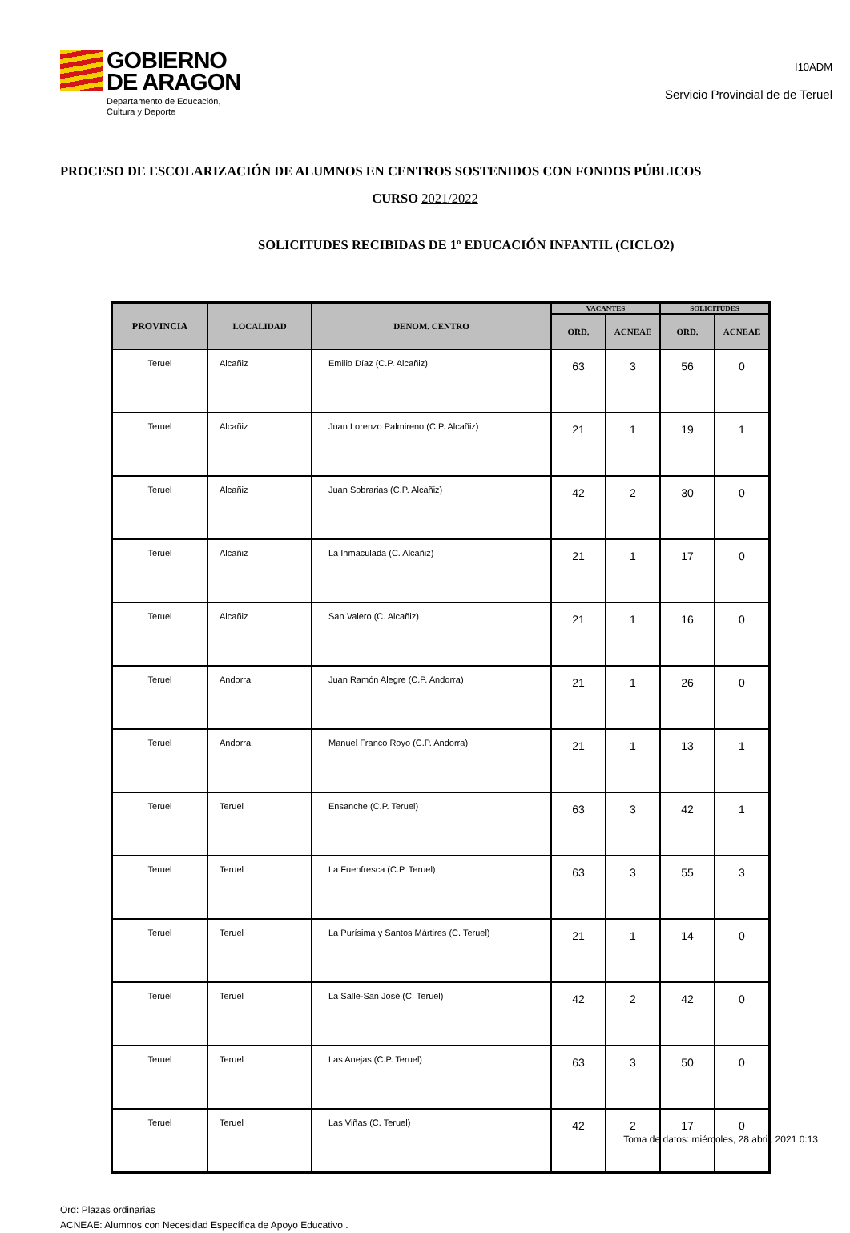GOBIERNO
DE ARAGON
Departamento de Educación,
Cultura y Deporte
I10ADM
Servicio Provincial de de Teruel
PROCESO DE ESCOLARIZACIÓN DE ALUMNOS EN CENTROS SOSTENIDOS CON FONDOS PÚBLICOS
CURSO 2021/2022
SOLICITUDES RECIBIDAS DE 1º EDUCACIÓN INFANTIL (CICLO2)
| PROVINCIA | LOCALIDAD | DENOM. CENTRO | VACANTES | | SOLICITUDES | |
| --- | --- | --- | --- | --- | --- | --- |
| | | | ORD. | ACNEAE | ORD. | ACNEAE |
| Teruel | Alcañiz | Emilio Díaz (C.P. Alcañiz) | 63 | 3 | 56 | 0 |
| Teruel | Alcañiz | Juan Lorenzo Palmireno (C.P. Alcañiz) | 21 | 1 | 19 | 1 |
| Teruel | Alcañiz | Juan Sobrarias (C.P. Alcañiz) | 42 | 2 | 30 | 0 |
| Teruel | Alcañiz | La Inmaculada (C. Alcañiz) | 21 | 1 | 17 | 0 |
| Teruel | Alcañiz | San Valero (C. Alcañiz) | 21 | 1 | 16 | 0 |
| Teruel | Andorra | Juan Ramón Alegre (C.P. Andorra) | 21 | 1 | 26 | 0 |
| Teruel | Andorra | Manuel Franco Royo (C.P. Andorra) | 21 | 1 | 13 | 1 |
| Teruel | Teruel | Ensanche (C.P. Teruel) | 63 | 3 | 42 | 1 |
| Teruel | Teruel | La Fuenfresca (C.P. Teruel) | 63 | 3 | 55 | 3 |
| Teruel | Teruel | La Purísima y Santos Mártires (C. Teruel) | 21 | 1 | 14 | 0 |
| Teruel | Teruel | La Salle-San José (C. Teruel) | 42 | 2 | 42 | 0 |
| Teruel | Teruel | Las Anejas (C.P. Teruel) | 63 | 3 | 50 | 0 |
| Teruel | Teruel | Las Viñas (C. Teruel) | 42 | 2 | 17 | 0 |
Ord: Plazas ordinarias
ACNEAE: Alumnos con Necesidad Específica de Apoyo Educativo .
Toma de datos: miércoles, 28 abril, 2021 0:13